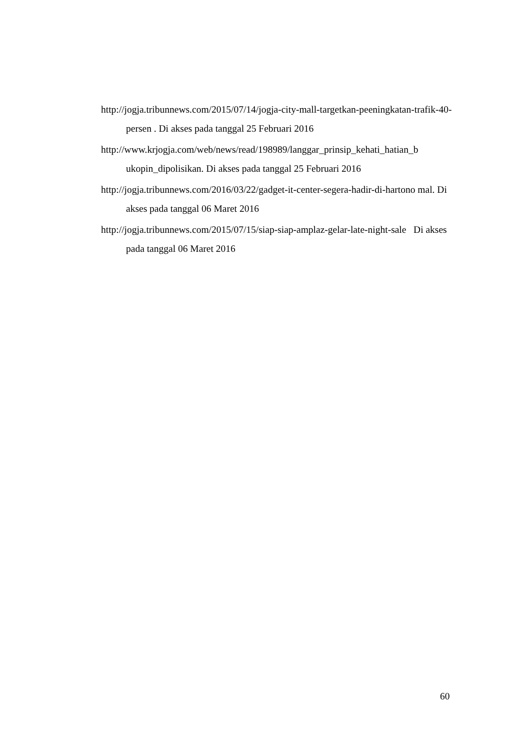http://jogja.tribunnews.com/2015/07/14/jogja-city-mall-targetkan-peeningkatan-trafik-40-persen . Di akses pada tanggal 25 Februari 2016
http://www.krjogja.com/web/news/read/198989/langgar_prinsip_kehati_hatian_b ukopin_dipolisikan. Di akses pada tanggal 25 Februari 2016
http://jogja.tribunnews.com/2016/03/22/gadget-it-center-segera-hadir-di-hartono mal. Di akses pada tanggal 06 Maret 2016
http://jogja.tribunnews.com/2015/07/15/siap-siap-amplaz-gelar-late-night-sale Di akses pada tanggal 06 Maret 2016
60